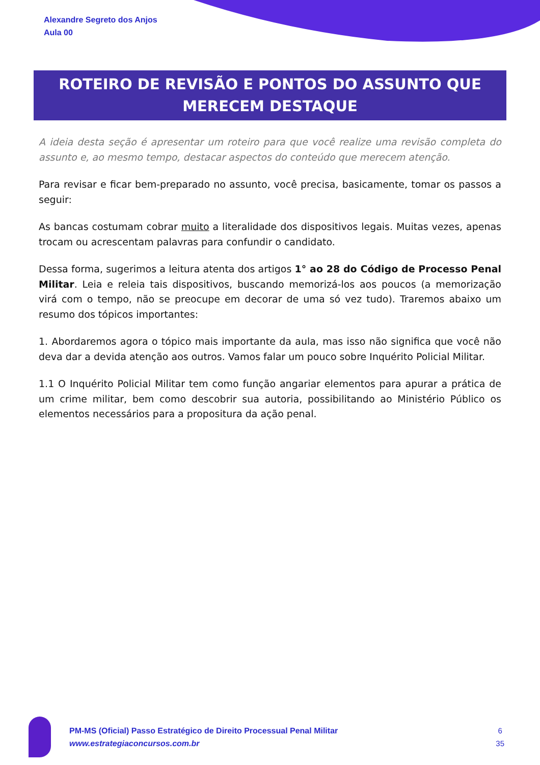Alexandre Segreto dos Anjos
Aula 00
ROTEIRO DE REVISÃO E PONTOS DO ASSUNTO QUE MERECEM DESTAQUE
A ideia desta seção é apresentar um roteiro para que você realize uma revisão completa do assunto e, ao mesmo tempo, destacar aspectos do conteúdo que merecem atenção.
Para revisar e ficar bem-preparado no assunto, você precisa, basicamente, tomar os passos a seguir:
As bancas costumam cobrar muito a literalidade dos dispositivos legais. Muitas vezes, apenas trocam ou acrescentam palavras para confundir o candidato.
Dessa forma, sugerimos a leitura atenta dos artigos 1° ao 28 do Código de Processo Penal Militar. Leia e releia tais dispositivos, buscando memorizá-los aos poucos (a memorização virá com o tempo, não se preocupe em decorar de uma só vez tudo). Traremos abaixo um resumo dos tópicos importantes:
1. Abordaremos agora o tópico mais importante da aula, mas isso não significa que você não deva dar a devida atenção aos outros. Vamos falar um pouco sobre Inquérito Policial Militar.
1.1 O Inquérito Policial Militar tem como função angariar elementos para apurar a prática de um crime militar, bem como descobrir sua autoria, possibilitando ao Ministério Público os elementos necessários para a propositura da ação penal.
PM-MS (Oficial) Passo Estratégico de Direito Processual Penal Militar
www.estrategiaconcursos.com.br
6
35